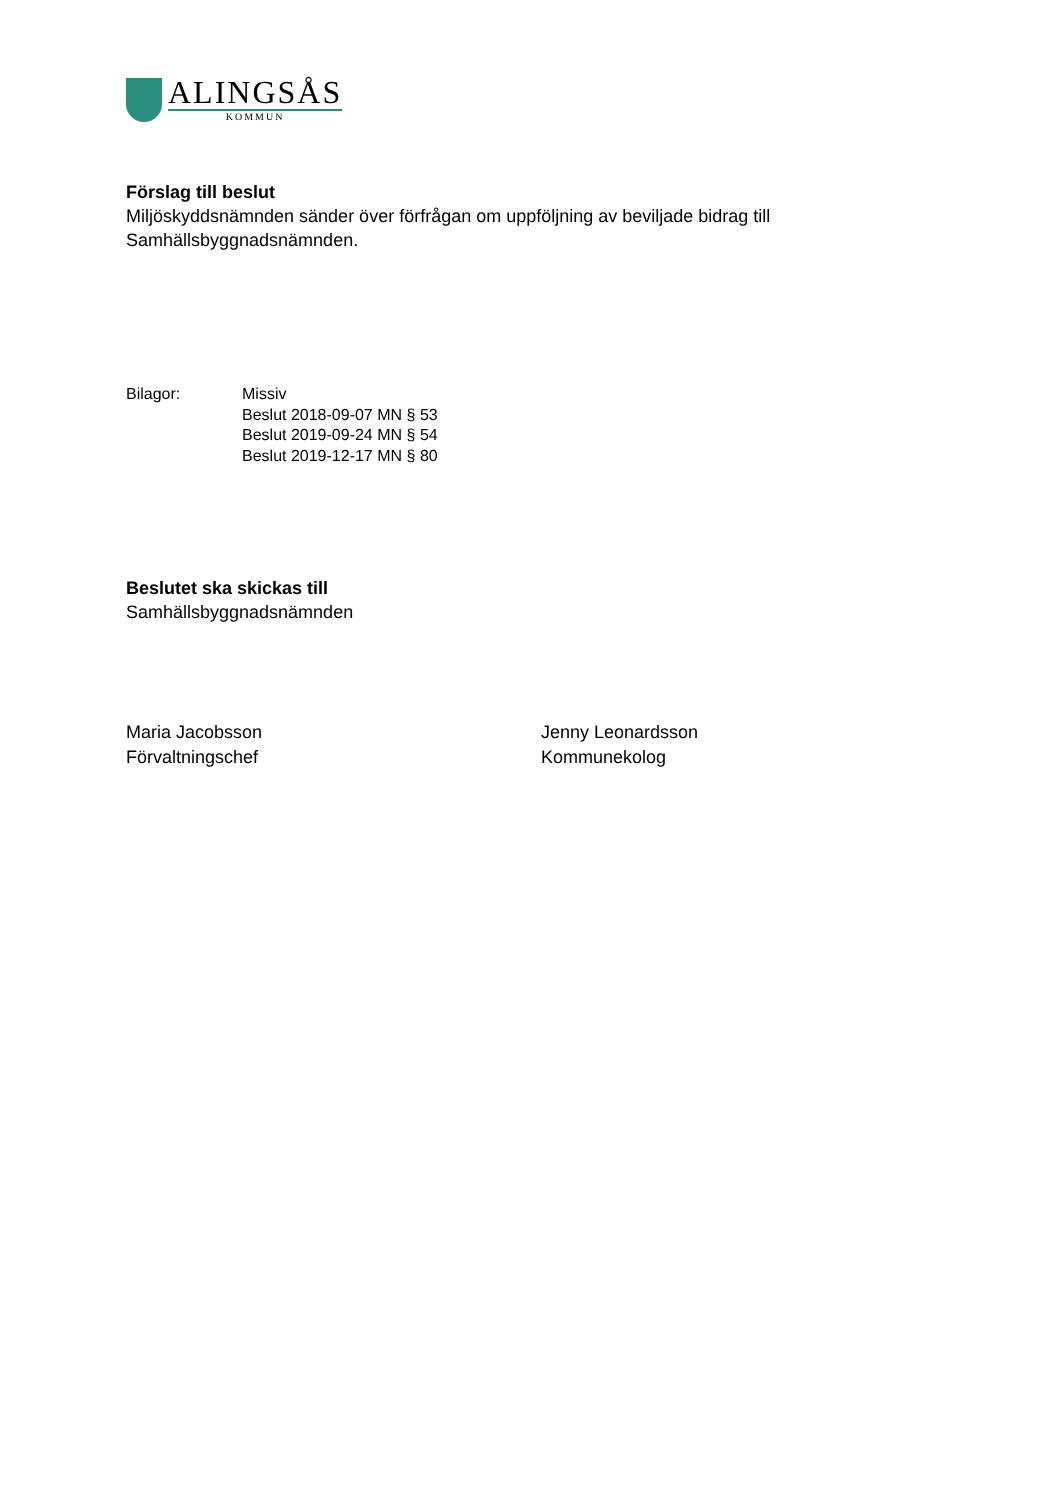ALINGSÅS
KOMMUN
Förslag till beslut
Miljöskyddsnämnden sänder över förfrågan om uppföljning av beviljade bidrag till Samhällsbyggnadsnämnden.
Bilagor: Missiv
Beslut 2018-09-07 MN § 53
Beslut 2019-09-24 MN § 54
Beslut 2019-12-17 MN § 80
Beslutet ska skickas till
Samhällsbyggnadsnämnden
Maria Jacobsson
Förvaltningschef
Jenny Leonardsson
Kommunekolog